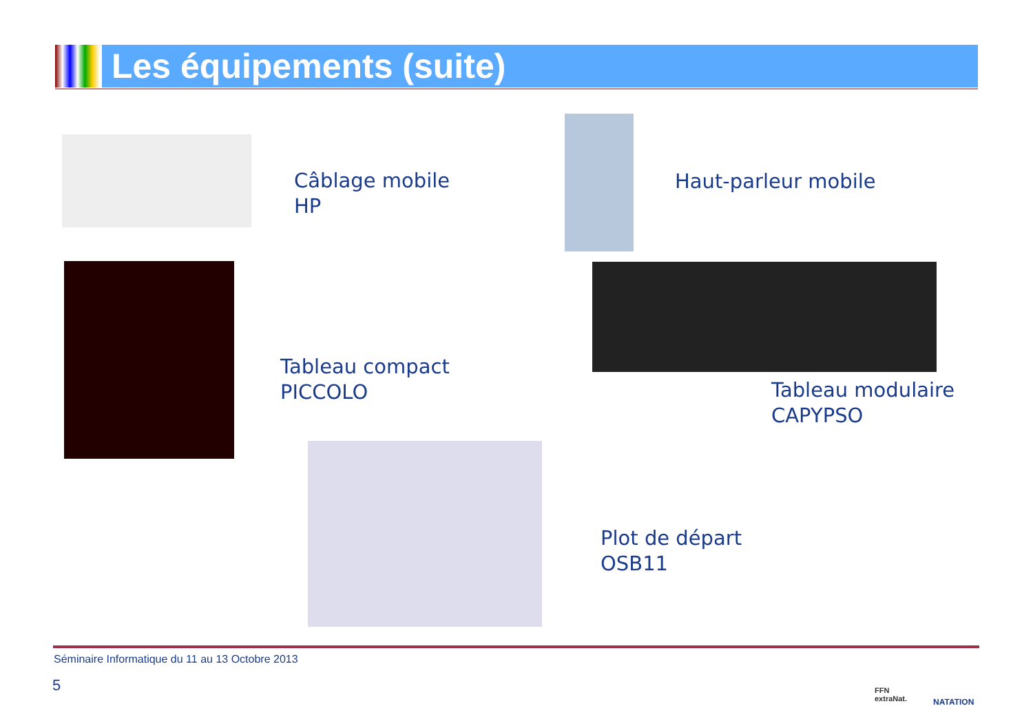Les équipements (suite)
Câblage mobile
HP
Haut-parleur mobile
Tableau compact
PICCOLO
Tableau modulaire
CAPYPSO
Plot de départ
OSB11
Séminaire Informatique du 11 au 13 Octobre 2013
5
FFN
extraNat.
NATATION